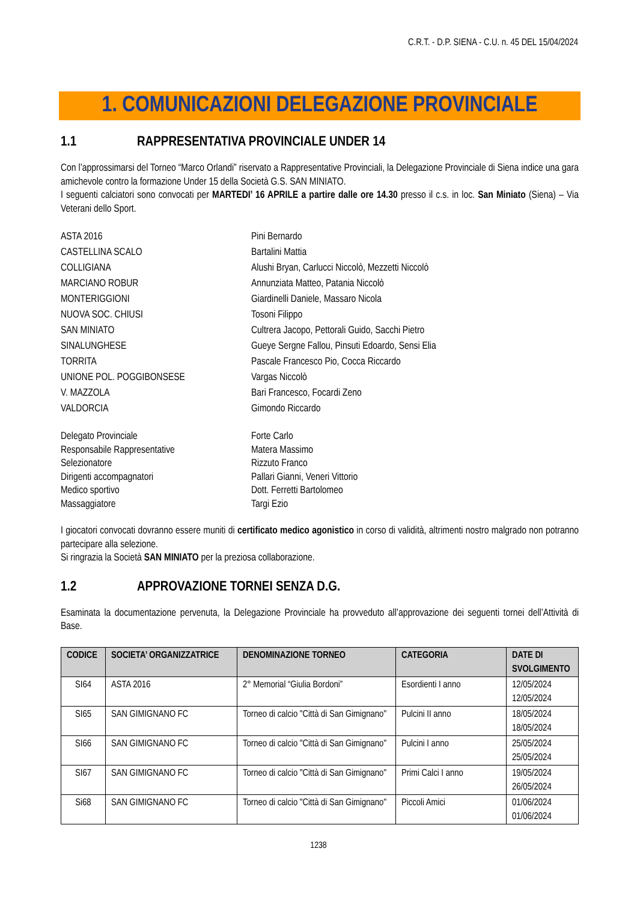C.R.T. - D.P. SIENA - C.U. n. 45 DEL 15/04/2024
1. COMUNICAZIONI DELEGAZIONE PROVINCIALE
1.1 RAPPRESENTATIVA PROVINCIALE UNDER 14
Con l’approssimarsi del Torneo “Marco Orlandi” riservato a Rappresentative Provinciali, la Delegazione Provinciale di Siena indice una gara amichevole contro la formazione Under 15 della Società G.S. SAN MINIATO.
I seguenti calciatori sono convocati per MARTEDI’ 16 APRILE a partire dalle ore 14.30 presso il c.s. in loc. San Miniato (Siena) – Via Veterani dello Sport.
ASTA 2016
Pini Bernardo
CASTELLINA SCALO
Bartalini Mattia
COLLIGIANA
Alushi Bryan, Carlucci Niccolò, Mezzetti Niccolò
MARCIANO ROBUR
Annunziata Matteo, Patania Niccolò
MONTERIGGIONI
Giardinelli Daniele, Massaro Nicola
NUOVA SOC. CHIUSI
Tosoni Filippo
SAN MINIATO
Cultrera Jacopo, Pettorali Guido, Sacchi Pietro
SINALUNGHESE
Gueye Sergne Fallou, Pinsuti Edoardo, Sensi Elia
TORRITA
Pascale Francesco Pio, Cocca Riccardo
UNIONE POL. POGGIBONSESE
Vargas Niccolò
V. MAZZOLA
Bari Francesco, Focardi Zeno
VALDORCIA
Gimondo Riccardo
Delegato Provinciale
Forte Carlo
Responsabile Rappresentative
Matera Massimo
Selezionatore
Rizzuto Franco
Dirigenti accompagnatori
Pallari Gianni, Veneri Vittorio
Medico sportivo
Dott. Ferretti Bartolomeo
Massaggiatore
Targi Ezio
I giocatori convocati dovranno essere muniti di certificato medico agonistico in corso di validità, altrimenti nostro malgrado non potranno partecipare alla selezione.
Si ringrazia la Società SAN MINIATO per la preziosa collaborazione.
1.2 APPROVAZIONE TORNEI SENZA D.G.
Esaminata la documentazione pervenuta, la Delegazione Provinciale ha provveduto all’approvazione dei seguenti tornei dell’Attività di Base.
| CODICE | SOCIETA’ ORGANIZZATRICE | DENOMINAZIONE TORNEO | CATEGORIA | DATE DI SVOLGIMENTO |
| --- | --- | --- | --- | --- |
| SI64 | ASTA 2016 | 2° Memorial “Giulia Bordoni” | Esordienti I anno | 12/05/2024 12/05/2024 |
| SI65 | SAN GIMIGNANO FC | Torneo di calcio "Città di San Gimignano" | Pulcini II anno | 18/05/2024 18/05/2024 |
| SI66 | SAN GIMIGNANO FC | Torneo di calcio "Città di San Gimignano" | Pulcini I anno | 25/05/2024 25/05/2024 |
| SI67 | SAN GIMIGNANO FC | Torneo di calcio "Città di San Gimignano" | Primi Calci I anno | 19/05/2024 26/05/2024 |
| Si68 | SAN GIMIGNANO FC | Torneo di calcio "Città di San Gimignano" | Piccoli Amici | 01/06/2024 01/06/2024 |
1238